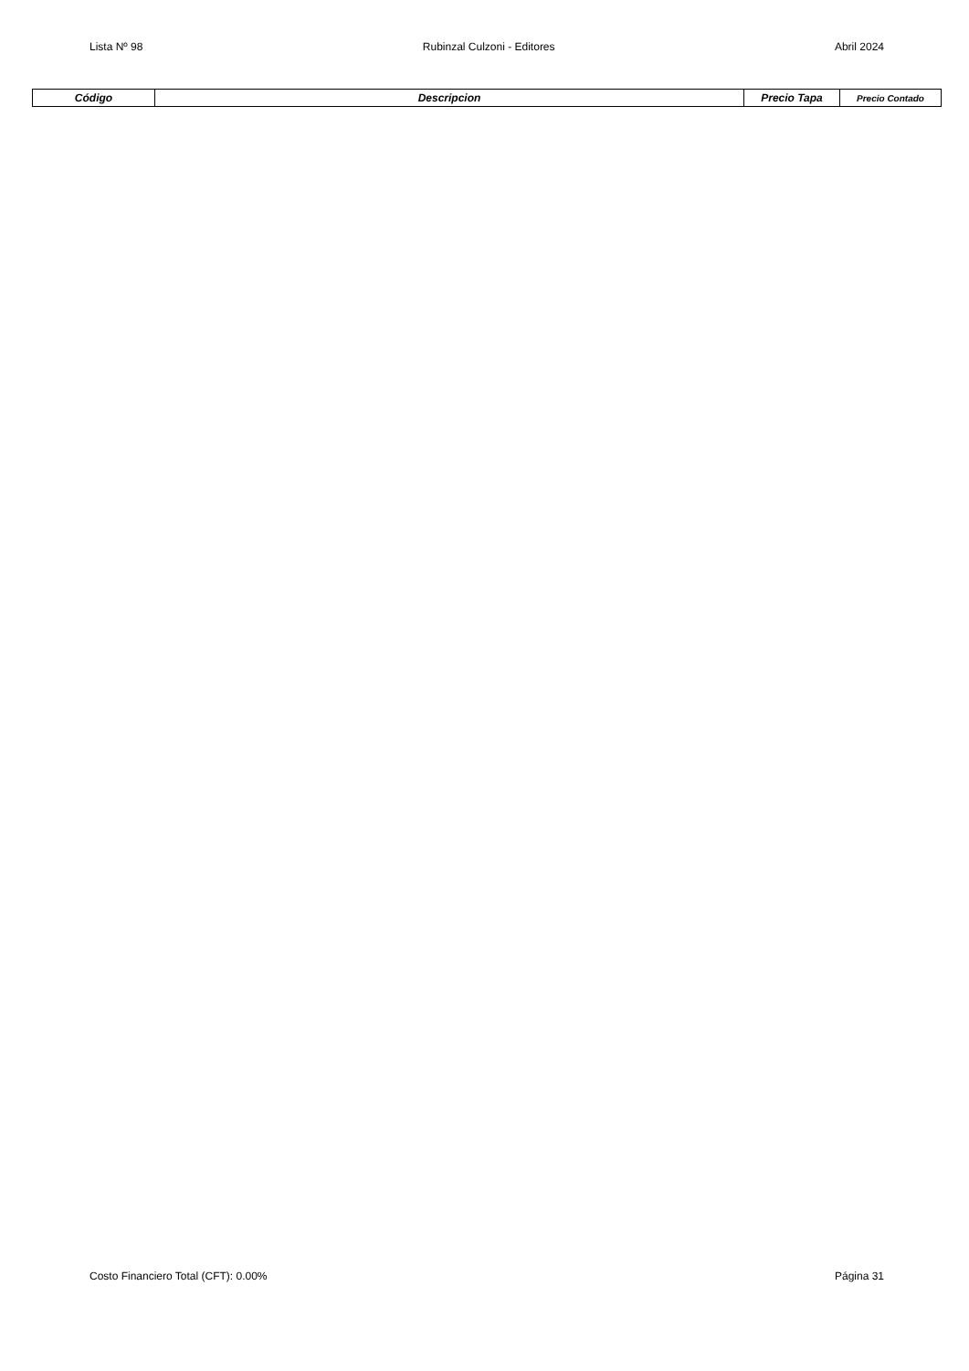Lista Nº 98 Rubinzal Culzoni - Editores Abril 2024
| Código | Descripcion | Precio Tapa | Precio Contado |
| --- | --- | --- | --- |
Costo Financiero Total (CFT): 0.00% Página 31